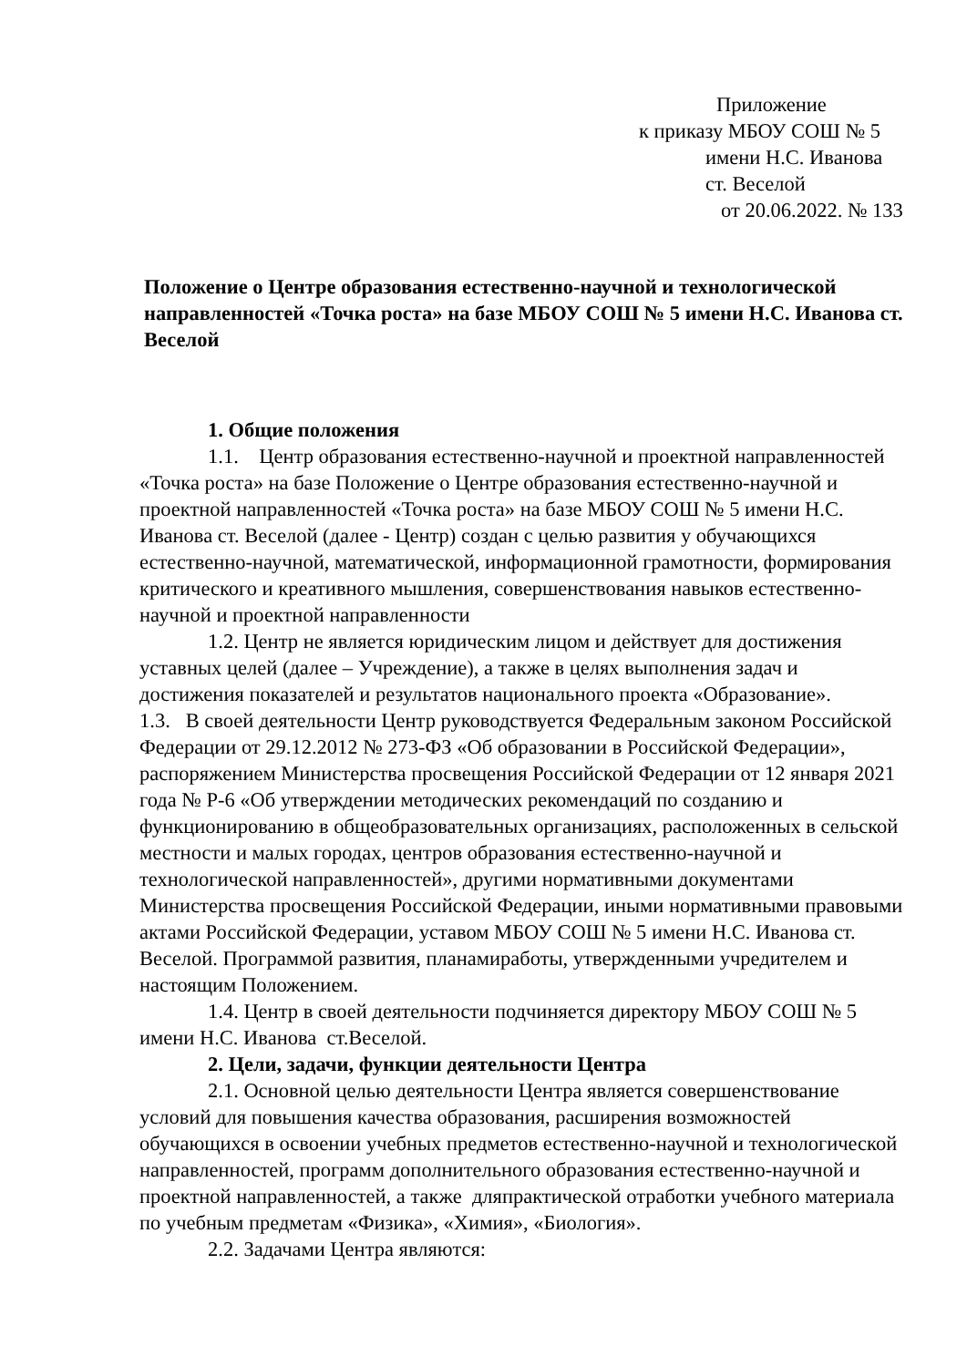Приложение
к приказу МБОУ СОШ № 5
имени Н.С. Иванова
ст. Веселой
от 20.06.2022. № 133
Положение о Центре образования естественно-научной и технологической направленностей «Точка роста» на базе МБОУ СОШ № 5 имени Н.С. Иванова ст. Веселой
1. Общие положения
1.1. Центр образования естественно-научной и проектной направленностей «Точка роста» на базе Положение о Центре образования естественно-научной и проектной направленностей «Точка роста» на базе МБОУ СОШ № 5 имени Н.С. Иванова ст. Веселой (далее - Центр) создан с целью развития у обучающихся естественно-научной, математической, информационной грамотности, формирования критического и креативного мышления, совершенствования навыков естественно-научной и проектной направленности
1.2. Центр не является юридическим лицом и действует для достижения уставных целей (далее – Учреждение), а также в целях выполнения задач и достижения показателей и результатов национального проекта «Образование».
1.3. В своей деятельности Центр руководствуется Федеральным законом Российской Федерации от 29.12.2012 № 273-ФЗ «Об образовании в Российской Федерации», распоряжением Министерства просвещения Российской Федерации от 12 января 2021 года № Р-6 «Об утверждении методических рекомендаций по созданию и функционированию в общеобразовательных организациях, расположенных в сельской местности и малых городах, центров образования естественно-научной и технологической направленностей», другими нормативными документами Министерства просвещения Российской Федерации, иными нормативными правовыми актами Российской Федерации, уставом МБОУ СОШ № 5 имени Н.С. Иванова ст. Веселой. Программой развития, планамиработы, утвержденными учредителем и настоящим Положением.
1.4. Центр в своей деятельности подчиняется директору МБОУ СОШ № 5 имени Н.С. Иванова ст.Веселой.
2. Цели, задачи, функции деятельности Центра
2.1. Основной целью деятельности Центра является совершенствование условий для повышения качества образования, расширения возможностей обучающихся в освоении учебных предметов естественно-научной и технологической направленностей, программ дополнительного образования естественно-научной и проектной направленностей, а также дляпрактической отработки учебного материала по учебным предметам «Физика», «Химия», «Биология».
2.2. Задачами Центра являются: